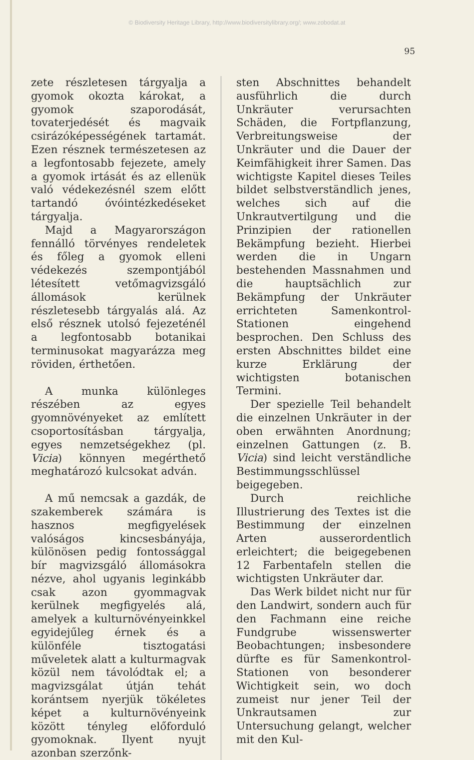© Biodiversity Heritage Library, http://www.biodiversitylibrary.org/; www.zobodat.at
95
zete részletesen tárgyalja a gyomok okozta károkat, a gyomok szaporodását, tovaterjedését és magvaik csirázóképességének tartamát. Ezen résznek természetesen az a legfontosabb fejezete, amely a gyomok irtását és az ellenük való védekezésnél szem előtt tartandó óvóintézkedéseket tárgyalja.
Majd a Magyarországon fennálló törvényes rendeletek és főleg a gyomok elleni védekezés szempontjából létesített vetőmagvizsgáló állomások kerülnek részletesebb tárgyalás alá. Az első résznek utolsó fejezeténél a legfontosabb botanikai terminusokat magyarázza meg röviden, érthetően.
A munka különleges részében az egyes gyomnövényeket az említett csoportosításban tárgyalja, egyes nemzetségekhez (pl. Vicia) könnyen megérthető meghatározó kulcsokat adván.
A mű nemcsak a gazdák, de szakemberek számára is hasznos megfigyelések valóságos kincsesbányája, különösen pedig fontossággal bír magvizsgáló állomásokra nézve, ahol ugyanis leginkább csak azon gyommagvak kerülnek megfigyelés alá, amelyek a kulturnövényeinkkel egyidejűleg érnek és a különféle tisztogatási műveletek alatt a kulturmagvak közül nem távolódtak el; a magvizsgálat útján tehát korántsem nyerjük tökéletes képet a kulturnövényeink között tényleg előforduló gyomoknak. Ilyent nyujt azonban szerzőnk-
sten Abschnittes behandelt ausführlich die durch Unkräuter verursachten Schäden, die Fortpflanzung, Verbreitungsweise der Unkräuter und die Dauer der Keimfähigkeit ihrer Samen. Das wichtigste Kapitel dieses Teiles bildet selbstverständlich jenes, welches sich auf die Unkrautvertilgung und die Prinzipien der rationellen Bekämpfung bezieht. Hierbei werden die in Ungarn bestehenden Massnahmen und die hauptsächlich zur Bekämpfung der Unkräuter errichteten Samenkontrol-Stationen eingehend besprochen. Den Schluss des ersten Abschnittes bildet eine kurze Erklärung der wichtigsten botanischen Termini.
Der spezielle Teil behandelt die einzelnen Unkräuter in der oben erwähnten Anordnung; einzelnen Gattungen (z. B. Vicia) sind leicht verständliche Bestimmungsschlüssel beigegeben.
Durch reichliche Illustrierung des Textes ist die Bestimmung der einzelnen Arten ausserordentlich erleichtert; die beigegebenen 12 Farbentafeln stellen die wichtigsten Unkräuter dar.
Das Werk bildet nicht nur für den Landwirt, sondern auch für den Fachmann eine reiche Fundgrube wissenswerter Beobachtungen; insbesondere dürfte es für Samenkontrol-Stationen von besonderer Wichtigkeit sein, wo doch zumeist nur jener Teil der Unkrautsamen zur Untersuchung gelangt, welcher mit den Kul-